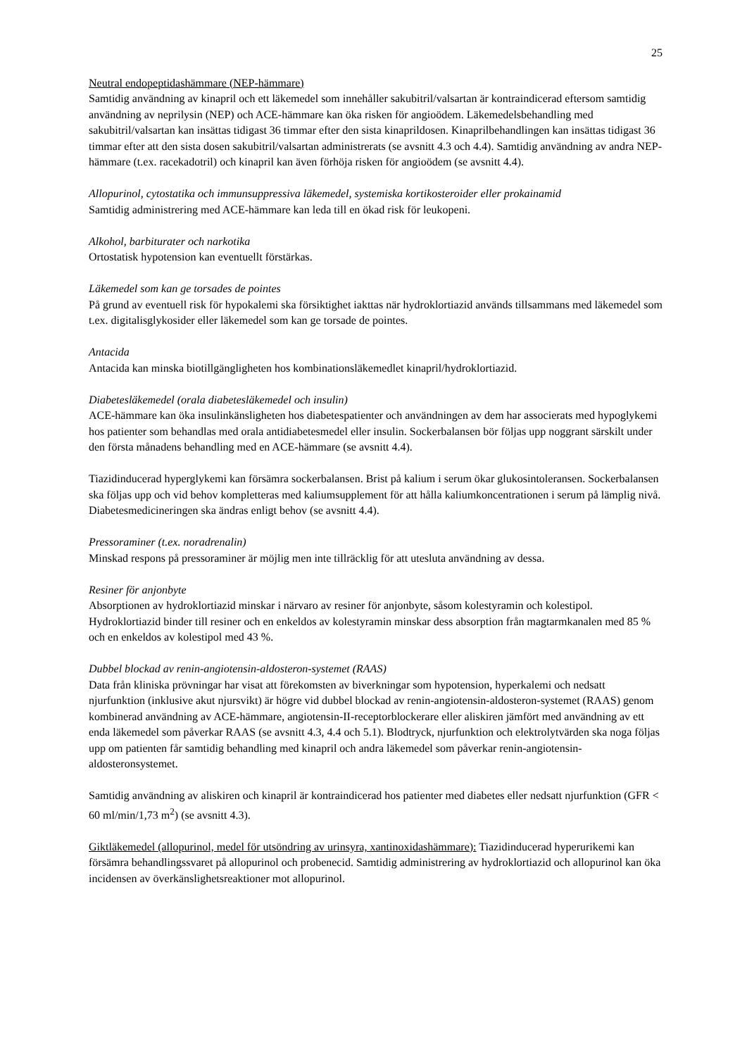25
Neutral endopeptidashämmare (NEP-hämmare)
Samtidig användning av kinapril och ett läkemedel som innehåller sakubitril/valsartan är kontraindicerad eftersom samtidig användning av neprilysin (NEP) och ACE-hämmare kan öka risken för angioödem. Läkemedelsbehandling med sakubitril/valsartan kan insättas tidigast 36 timmar efter den sista kinaprildosen. Kinaprilbehandlingen kan insättas tidigast 36 timmar efter att den sista dosen sakubitril/valsartan administrerats (se avsnitt 4.3 och 4.4). Samtidig användning av andra NEP-hämmare (t.ex. racekadotril) och kinapril kan även förhöja risken för angioödem (se avsnitt 4.4).
Allopurinol, cytostatika och immunsuppressiva läkemedel, systemiska kortikosteroider eller prokainamid
Samtidig administrering med ACE-hämmare kan leda till en ökad risk för leukopeni.
Alkohol, barbiturater och narkotika
Ortostatisk hypotension kan eventuellt förstärkas.
Läkemedel som kan ge torsades de pointes
På grund av eventuell risk för hypokalemi ska försiktighet iakttas när hydroklortiazid används tillsammans med läkemedel som t.ex. digitalisglykosider eller läkemedel som kan ge torsade de pointes.
Antacida
Antacida kan minska biotillgängligheten hos kombinationsläkemedlet kinapril/hydroklortiazid.
Diabetesläkemedel (orala diabetesläkemedel och insulin)
ACE-hämmare kan öka insulinkänsligheten hos diabetespatienter och användningen av dem har associerats med hypoglykemi hos patienter som behandlas med orala antidiabetesmedel eller insulin. Sockerbalansen bör följas upp noggrant särskilt under den första månadens behandling med en ACE-hämmare (se avsnitt 4.4).
Tiazidinducerad hyperglykemi kan försämra sockerbalansen. Brist på kalium i serum ökar glukosintoleransen. Sockerbalansen ska följas upp och vid behov kompletteras med kaliumsupplement för att hålla kaliumkoncentrationen i serum på lämplig nivå. Diabetesmedicineringen ska ändras enligt behov (se avsnitt 4.4).
Pressoraminer (t.ex. noradrenalin)
Minskad respons på pressoraminer är möjlig men inte tillräcklig för att utesluta användning av dessa.
Resiner för anjonbyte
Absorptionen av hydroklortiazid minskar i närvaro av resiner för anjonbyte, såsom kolestyramin och kolestipol. Hydroklortiazid binder till resiner och en enkeldos av kolestyramin minskar dess absorption från magtarmkanalen med 85 % och en enkeldos av kolestipol med 43 %.
Dubbel blockad av renin-angiotensin-aldosteron-systemet (RAAS)
Data från kliniska prövningar har visat att förekomsten av biverkningar som hypotension, hyperkalemi och nedsatt njurfunktion (inklusive akut njursvikt) är högre vid dubbel blockad av renin-angiotensin-aldosteron-systemet (RAAS) genom kombinerad användning av ACE-hämmare, angiotensin-II-receptorblockerare eller aliskiren jämfört med användning av ett enda läkemedel som påverkar RAAS (se avsnitt 4.3, 4.4 och 5.1). Blodtryck, njurfunktion och elektrolytvärden ska noga följas upp om patienten får samtidig behandling med kinapril och andra läkemedel som påverkar renin-angiotensin-aldosteronsystemet.
Samtidig användning av aliskiren och kinapril är kontraindicerad hos patienter med diabetes eller nedsatt njurfunktion (GFR < 60 ml/min/1,73 m<sup>2</sup>) (se avsnitt 4.3).
Giktläkemedel (allopurinol, medel för utsöndring av urinsyra, xantinoxidashämmare): Tiazidinducerad hyperurikemi kan försämra behandlingssvaret på allopurinol och probenecid. Samtidig administrering av hydroklortiazid och allopurinol kan öka incidensen av överkänslighetsreaktioner mot allopurinol.